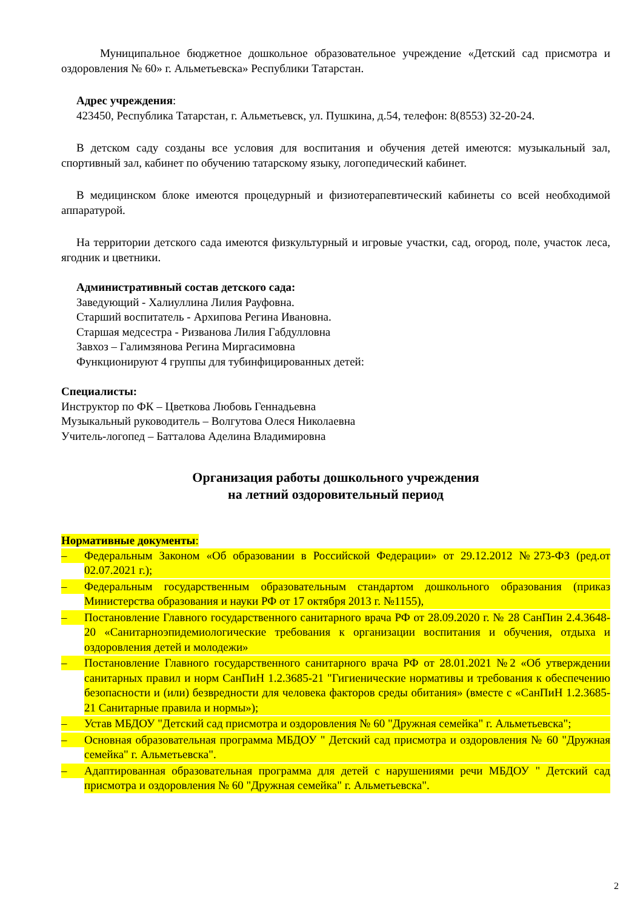Муниципальное бюджетное дошкольное образовательное учреждение «Детский сад присмотра и оздоровления № 60» г. Альметьевска» Республики Татарстан.
Адрес учреждения:
423450, Республика Татарстан, г. Альметьевск, ул. Пушкина, д.54, телефон: 8(8553) 32-20-24.
В детском саду созданы все условия для воспитания и обучения детей имеются: музыкальный зал, спортивный зал, кабинет по обучению татарскому языку, логопедический кабинет.
В медицинском блоке имеются процедурный и физиотерапевтический кабинеты со всей необходимой аппаратурой.
На территории детского сада имеются физкультурный и игровые участки, сад, огород, поле, участок леса, ягодник и цветники.
Административный состав детского сада:
Заведующий - Халиуллина Лилия Рауфовна.
Старший воспитатель - Архипова Регина Ивановна.
Старшая медсестра - Ризванова Лилия Габдулловна
Завхоз – Галимзянова Регина Миргасимовна
Функционируют 4 группы для тубинфицированных детей:
Специалисты:
Инструктор по ФК – Цветкова Любовь Геннадьевна
Музыкальный руководитель – Волгутова Олеся Николаевна
Учитель-логопед – Батталова Аделина Владимировна
Организация работы дошкольного учреждения
на летний оздоровительный период
Нормативные документы:
– Федеральным Законом «Об образовании в Российской Федерации» от 29.12.2012 №273-ФЗ (ред.от 02.07.2021 г.);
– Федеральным государственным образовательным стандартом дошкольного образования (приказ Министерства образования и науки РФ от 17 октября 2013 г. №1155),
– Постановление Главного государственного санитарного врача РФ от 28.09.2020 г. № 28 СанПин 2.4.3648-20 «Санитарноэпидемиологические требования к организации воспитания и обучения, отдыха и оздоровления детей и молодежи»
– Постановление Главного государственного санитарного врача РФ от 28.01.2021 №2 «Об утверждении санитарных правил и норм СанПиН 1.2.3685-21 "Гигиенические нормативы и требования к обеспечению безопасности и (или) безвредности для человека факторов среды обитания» (вместе с «СанПиН 1.2.3685- 21 Санитарные правила и нормы»);
– Устав МБДОУ "Детский сад присмотра и оздоровления № 60 "Дружная семейка" г. Альметьевска";
– Основная образовательная программа МБДОУ " Детский сад присмотра и оздоровления № 60 "Дружная семейка" г. Альметьевска".
– Адаптированная образовательная программа для детей с нарушениями речи МБДОУ " Детский сад присмотра и оздоровления № 60 "Дружная семейка" г. Альметьевска".
2